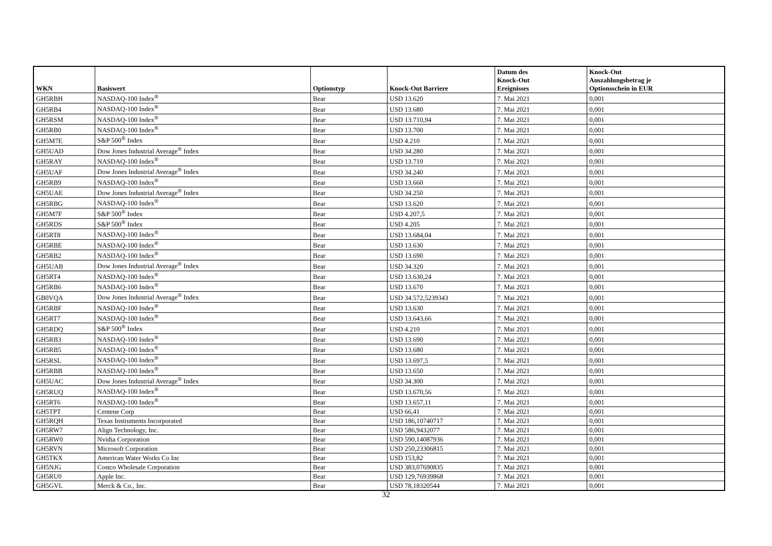| WKN | Basiswert | Optionstyp | Knock-Out Barriere | Datum des Knock-Out Ereignisses | Knock-Out Auszahlungsbetrag je Optionsschein in EUR |
| --- | --- | --- | --- | --- | --- |
| GH5RBH | NASDAQ-100 Index<sup>®</sup> | Bear | USD 13.620 | 7. Mai 2021 | 0,001 |
| GH5RB4 | NASDAQ-100 Index<sup>®</sup> | Bear | USD 13.680 | 7. Mai 2021 | 0,001 |
| GH5RSM | NASDAQ-100 Index<sup>®</sup> | Bear | USD 13.710,94 | 7. Mai 2021 | 0,001 |
| GH5RB0 | NASDAQ-100 Index<sup>®</sup> | Bear | USD 13.700 | 7. Mai 2021 | 0,001 |
| GH5M7E | S&P 500<sup>®</sup> Index | Bear | USD 4.210 | 7. Mai 2021 | 0,001 |
| GH5UAD | Dow Jones Industrial Average<sup>®</sup> Index | Bear | USD 34.280 | 7. Mai 2021 | 0,001 |
| GH5RAY | NASDAQ-100 Index<sup>®</sup> | Bear | USD 13.710 | 7. Mai 2021 | 0,001 |
| GH5UAF | Dow Jones Industrial Average<sup>®</sup> Index | Bear | USD 34.240 | 7. Mai 2021 | 0,001 |
| GH5RB9 | NASDAQ-100 Index<sup>®</sup> | Bear | USD 13.660 | 7. Mai 2021 | 0,001 |
| GH5UAE | Dow Jones Industrial Average<sup>®</sup> Index | Bear | USD 34.250 | 7. Mai 2021 | 0,001 |
| GH5RBG | NASDAQ-100 Index<sup>®</sup> | Bear | USD 13.620 | 7. Mai 2021 | 0,001 |
| GH5M7F | S&P 500<sup>®</sup> Index | Bear | USD 4.207,5 | 7. Mai 2021 | 0,001 |
| GH5RDS | S&P 500<sup>®</sup> Index | Bear | USD 4.205 | 7. Mai 2021 | 0,001 |
| GH5RT8 | NASDAQ-100 Index<sup>®</sup> | Bear | USD 13.684,04 | 7. Mai 2021 | 0,001 |
| GH5RBE | NASDAQ-100 Index<sup>®</sup> | Bear | USD 13.630 | 7. Mai 2021 | 0,001 |
| GH5RB2 | NASDAQ-100 Index<sup>®</sup> | Bear | USD 13.690 | 7. Mai 2021 | 0,001 |
| GH5UAB | Dow Jones Industrial Average<sup>®</sup> Index | Bear | USD 34.320 | 7. Mai 2021 | 0,001 |
| GH5RT4 | NASDAQ-100 Index<sup>®</sup> | Bear | USD 13.630,24 | 7. Mai 2021 | 0,001 |
| GH5RB6 | NASDAQ-100 Index<sup>®</sup> | Bear | USD 13.670 | 7. Mai 2021 | 0,001 |
| GB0VQA | Dow Jones Industrial Average<sup>®</sup> Index | Bear | USD 34.572,5239343 | 7. Mai 2021 | 0,001 |
| GH5RBF | NASDAQ-100 Index<sup>®</sup> | Bear | USD 13.630 | 7. Mai 2021 | 0,001 |
| GH5RT7 | NASDAQ-100 Index<sup>®</sup> | Bear | USD 13.643,66 | 7. Mai 2021 | 0,001 |
| GH5RDQ | S&P 500<sup>®</sup> Index | Bear | USD 4.210 | 7. Mai 2021 | 0,001 |
| GH5RB3 | NASDAQ-100 Index<sup>®</sup> | Bear | USD 13.690 | 7. Mai 2021 | 0,001 |
| GH5RB5 | NASDAQ-100 Index<sup>®</sup> | Bear | USD 13.680 | 7. Mai 2021 | 0,001 |
| GH5RSL | NASDAQ-100 Index<sup>®</sup> | Bear | USD 13.697,5 | 7. Mai 2021 | 0,001 |
| GH5RBB | NASDAQ-100 Index<sup>®</sup> | Bear | USD 13.650 | 7. Mai 2021 | 0,001 |
| GH5UAC | Dow Jones Industrial Average<sup>®</sup> Index | Bear | USD 34.300 | 7. Mai 2021 | 0,001 |
| GH5RUQ | NASDAQ-100 Index<sup>®</sup> | Bear | USD 13.670,56 | 7. Mai 2021 | 0,001 |
| GH5RT6 | NASDAQ-100 Index<sup>®</sup> | Bear | USD 13.657,11 | 7. Mai 2021 | 0,001 |
| GH5TPT | Centene Corp | Bear | USD 66,41 | 7. Mai 2021 | 0,001 |
| GH5RQH | Texas Instruments Incorporated | Bear | USD 186,10740717 | 7. Mai 2021 | 0,001 |
| GH5RW7 | Align Technology, Inc. | Bear | USD 586,9432077 | 7. Mai 2021 | 0,001 |
| GH5RW0 | Nvidia Corporation | Bear | USD 590,14087936 | 7. Mai 2021 | 0,001 |
| GH5RVN | Microsoft Corporation | Bear | USD 250,23306815 | 7. Mai 2021 | 0,001 |
| GH5TKX | American Water Works Co Inc | Bear | USD 153,82 | 7. Mai 2021 | 0,001 |
| GH5NJG | Costco Wholesale Corporation | Bear | USD 383,07690835 | 7. Mai 2021 | 0,001 |
| GH5RU0 | Apple Inc. | Bear | USD 129,76939868 | 7. Mai 2021 | 0,001 |
| GH5GVL | Merck & Co., Inc. | Bear | USD 78,18320544 | 7. Mai 2021 | 0,001 |
32